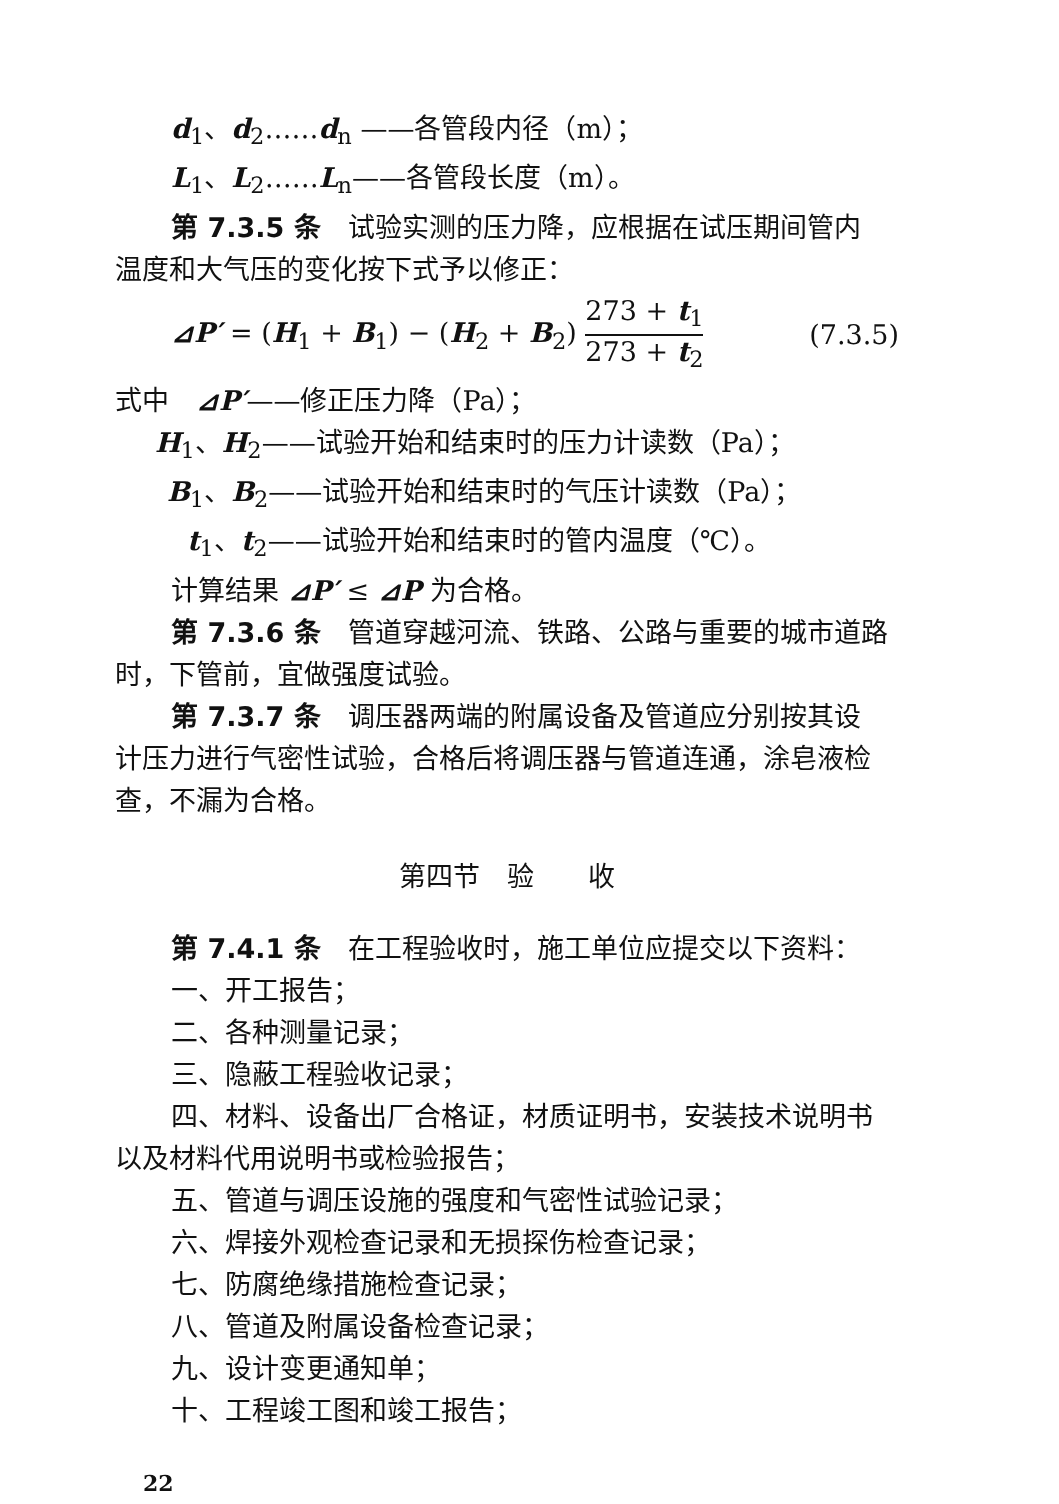d<sub>1</sub>、d<sub>2</sub>……d<sub>n</sub> ——各管段内径（m）；
L<sub>1</sub>、L<sub>2</sub>……L<sub>n</sub>——各管段长度（m）。
第 7.3.5 条　试验实测的压力降，应根据在试压期间管内
温度和大气压的变化按下式予以修正：
⊿P′ = (H<sub>1</sub> + B<sub>1</sub>) − (H<sub>2</sub> + B<sub>2</sub>) 273 + t<sub>1</sub> 273 + t<sub>2</sub> (7.3.5)
式中　⊿P′——修正压力降（Pa）；
H<sub>1</sub>、H<sub>2</sub>——试验开始和结束时的压力计读数（Pa）；
B<sub>1</sub>、B<sub>2</sub>——试验开始和结束时的气压计读数（Pa）；
t<sub>1</sub>、t<sub>2</sub>——试验开始和结束时的管内温度（℃）。
计算结果 ⊿P′ ≤ ⊿P 为合格。
第 7.3.6 条　管道穿越河流、铁路、公路与重要的城市道路
时，下管前，宜做强度试验。
第 7.3.7 条　调压器两端的附属设备及管道应分别按其设
计压力进行气密性试验，合格后将调压器与管道连通，涂皂液检
查，不漏为合格。
第四节　验　　收
第 7.4.1 条　在工程验收时，施工单位应提交以下资料：
一、开工报告；
二、各种测量记录；
三、隐蔽工程验收记录；
四、材料、设备出厂合格证，材质证明书，安装技术说明书
以及材料代用说明书或检验报告；
五、管道与调压设施的强度和气密性试验记录；
六、焊接外观检查记录和无损探伤检查记录；
七、防腐绝缘措施检查记录；
八、管道及附属设备检查记录；
九、设计变更通知单；
十、工程竣工图和竣工报告；
22